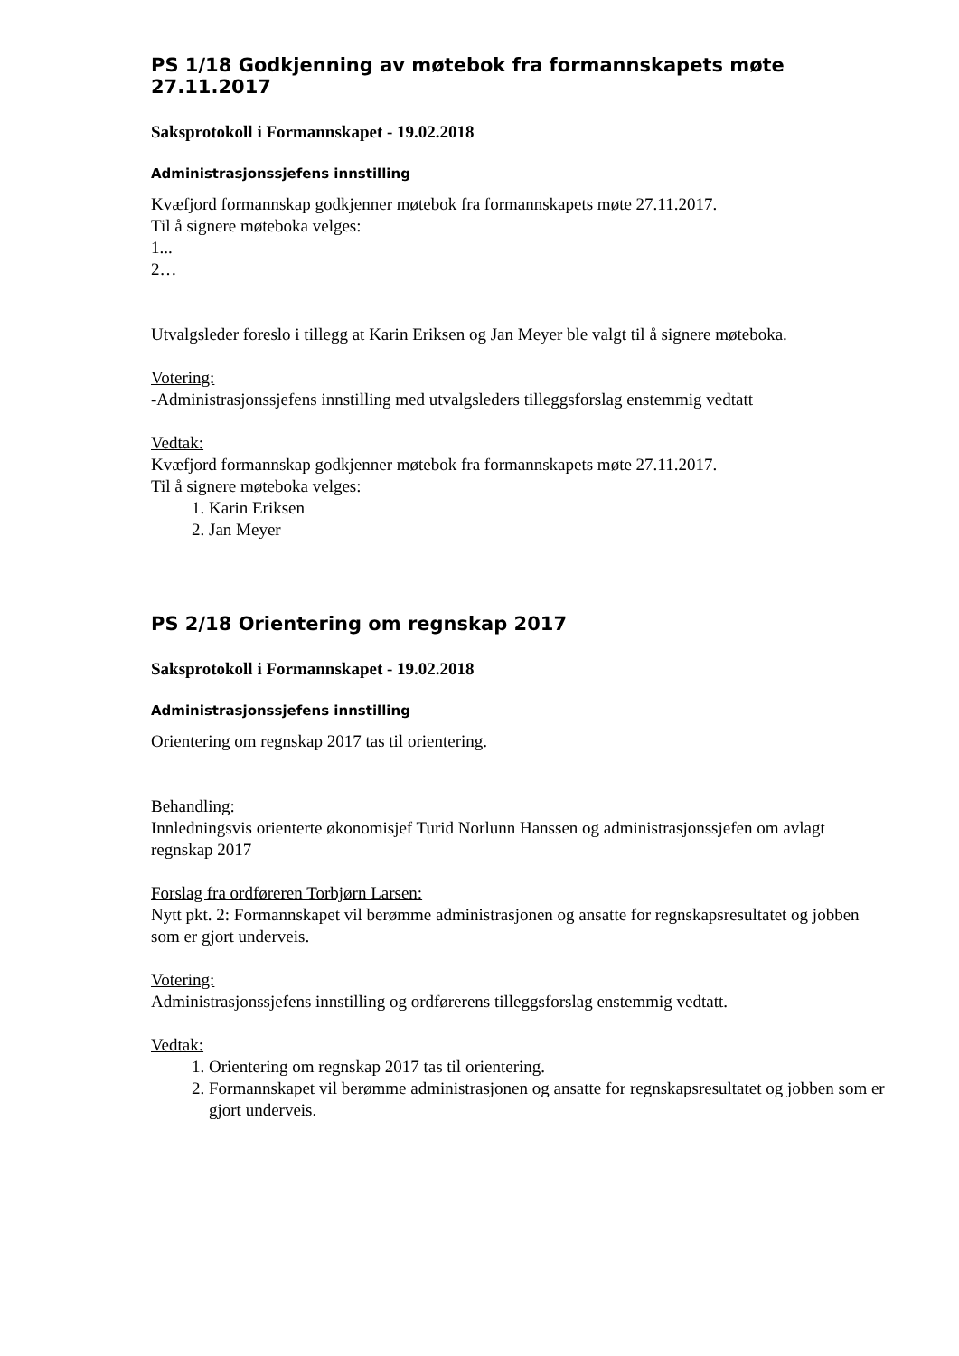PS 1/18 Godkjenning av møtebok fra formannskapets møte 27.11.2017
Saksprotokoll i Formannskapet - 19.02.2018
Administrasjonssjefens innstilling
Kvæfjord formannskap godkjenner møtebok fra formannskapets møte 27.11.2017.
Til å signere møteboka velges:
1...
2…
Utvalgsleder foreslo i tillegg at Karin Eriksen og Jan Meyer ble valgt til å signere møteboka.
Votering:
-Administrasjonssjefens innstilling med utvalgsleders tilleggsforslag enstemmig vedtatt
Vedtak:
Kvæfjord formannskap godkjenner møtebok fra formannskapets møte 27.11.2017.
Til å signere møteboka velges:
1. Karin Eriksen
2. Jan Meyer
PS 2/18 Orientering om regnskap 2017
Saksprotokoll i Formannskapet - 19.02.2018
Administrasjonssjefens innstilling
Orientering om regnskap 2017 tas til orientering.
Behandling:
Innledningsvis orienterte økonomisjef Turid Norlunn Hanssen og administrasjonssjefen om avlagt regnskap 2017
Forslag fra ordføreren Torbjørn Larsen:
Nytt pkt. 2: Formannskapet vil berømme administrasjonen og ansatte for regnskapsresultatet og jobben som er gjort underveis.
Votering:
Administrasjonssjefens innstilling og ordførerens tilleggsforslag enstemmig vedtatt.
Vedtak:
1. Orientering om regnskap 2017 tas til orientering.
2. Formannskapet vil berømme administrasjonen og ansatte for regnskapsresultatet og jobben som er gjort underveis.